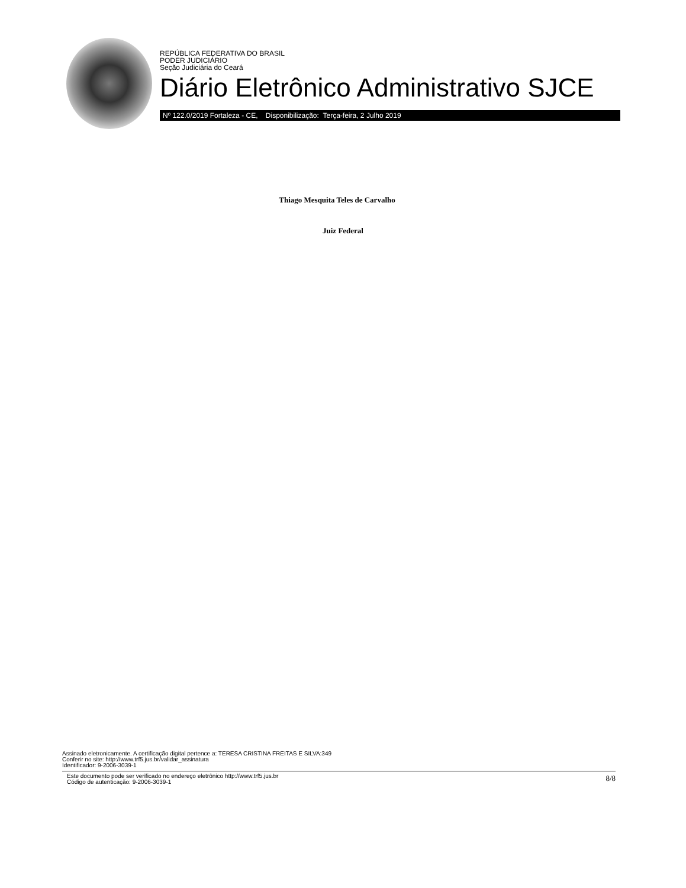REPÚBLICA FEDERATIVA DO BRASIL
PODER JUDICIÁRIO
Seção Judiciária do Ceará
Diário Eletrônico Administrativo SJCE
Nº 122.0/2019 Fortaleza - CE, Disponibilização: Terça-feira, 2 Julho 2019
Thiago Mesquita Teles de Carvalho
Juiz Federal
Assinado eletronicamente. A certificação digital pertence a: TERESA CRISTINA FREITAS E SILVA:349
Conferir no site: http://www.trf5.jus.br/validar_assinatura
Identificador: 9-2006-3039-1
Este documento pode ser verificado no endereço eletrônico http://www.trf5.jus.br
Código de autenticação: 9-2006-3039-1
8/8